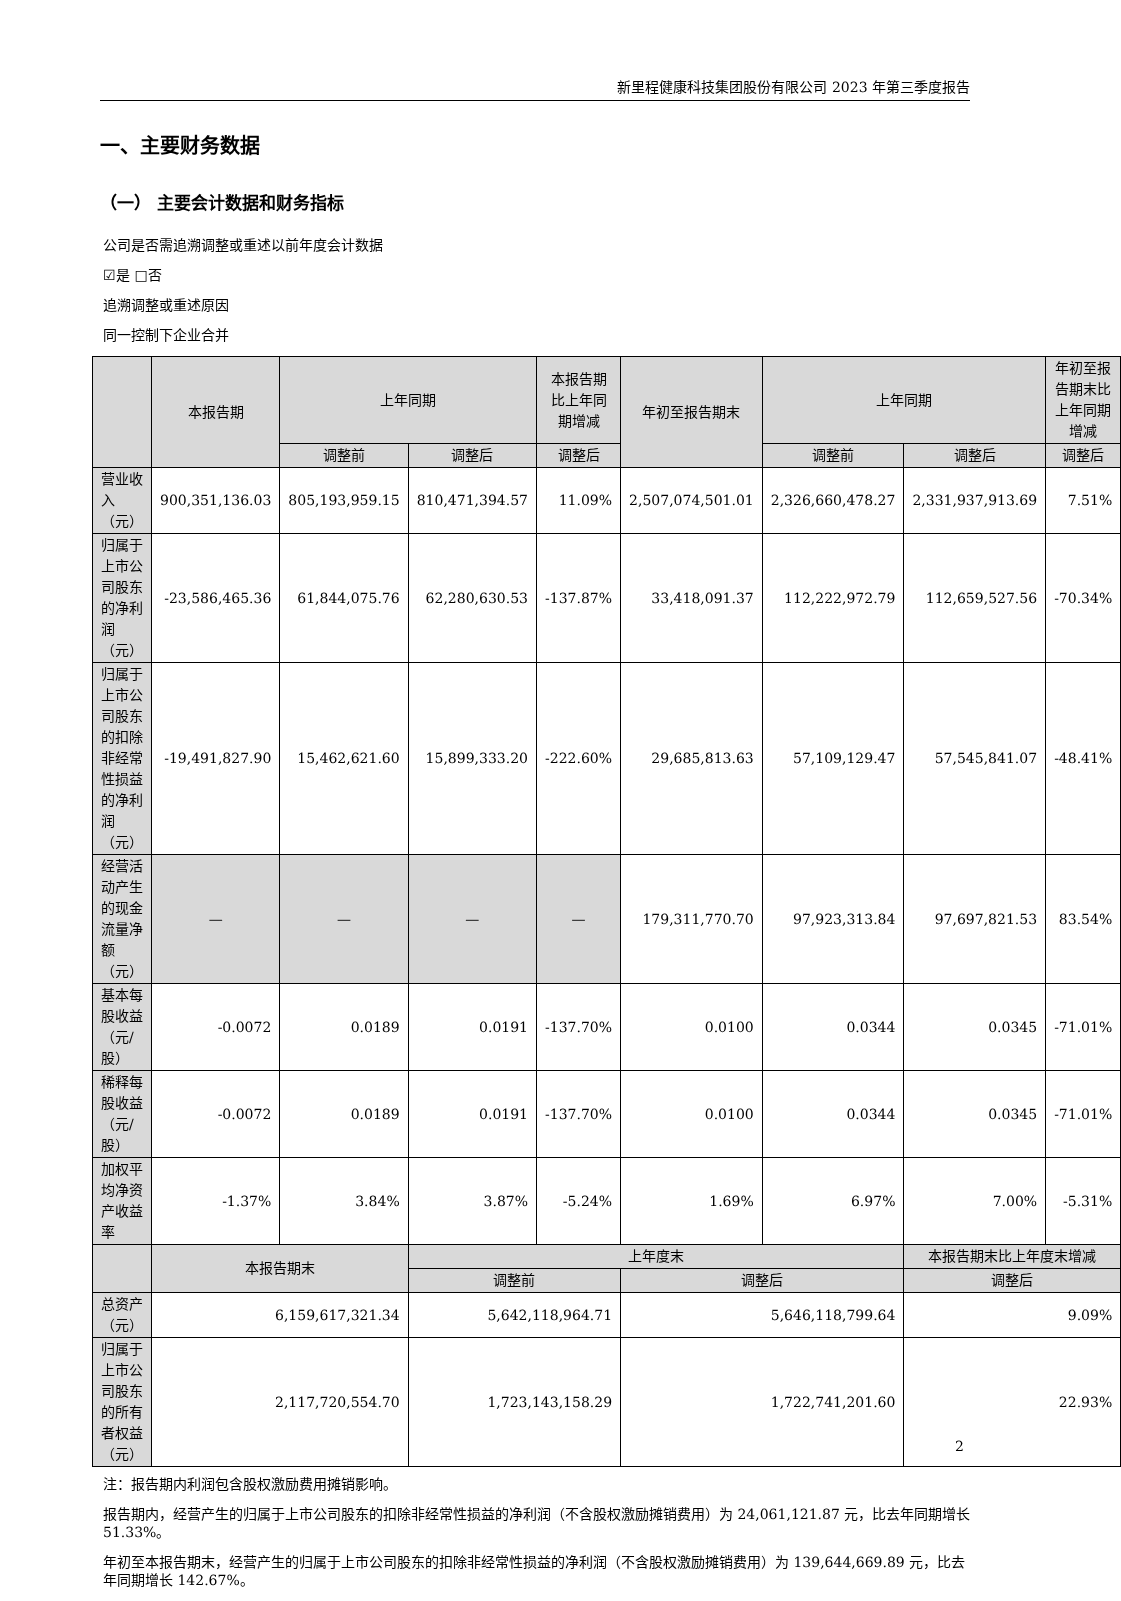新里程健康科技集团股份有限公司 2023 年第三季度报告
一、主要财务数据
（一） 主要会计数据和财务指标
公司是否需追溯调整或重述以前年度会计数据
☑是 □否
追溯调整或重述原因
同一控制下企业合并
| | 本报告期 | 上年同期 | | 本报告期比上年同期增减 | 年初至报告期末 | 上年同期 | | 年初至报告期末比上年同期增减 |
| --- | --- | --- | --- | --- | --- | --- | --- | --- |
| | | 调整前 | 调整后 | 调整后 | | 调整前 | 调整后 | 调整后 |
| 营业收入（元） | 900,351,136.03 | 805,193,959.15 | 810,471,394.57 | 11.09% | 2,507,074,501.01 | 2,326,660,478.27 | 2,331,937,913.69 | 7.51% |
| 归属于上市公司股东的净利润（元） | -23,586,465.36 | 61,844,075.76 | 62,280,630.53 | -137.87% | 33,418,091.37 | 112,222,972.79 | 112,659,527.56 | -70.34% |
| 归属于上市公司股东的扣除非经常性损益的净利润（元） | -19,491,827.90 | 15,462,621.60 | 15,899,333.20 | -222.60% | 29,685,813.63 | 57,109,129.47 | 57,545,841.07 | -48.41% |
| 经营活动产生的现金流量净额（元） | — | — | — | — | 179,311,770.70 | 97,923,313.84 | 97,697,821.53 | 83.54% |
| 基本每股收益（元/股） | -0.0072 | 0.0189 | 0.0191 | -137.70% | 0.0100 | 0.0344 | 0.0345 | -71.01% |
| 稀释每股收益（元/股） | -0.0072 | 0.0189 | 0.0191 | -137.70% | 0.0100 | 0.0344 | 0.0345 | -71.01% |
| 加权平均净资产收益率 | -1.37% | 3.84% | 3.87% | -5.24% | 1.69% | 6.97% | 7.00% | -5.31% |
| | 本报告期末 | | 上年度末 | | | | 本报告期末比上年度末增减 | |
| | | | 调整前 | | 调整后 | | 调整后 | |
| 总资产（元） | 6,159,617,321.34 | | 5,642,118,964.71 | | 5,646,118,799.64 | | 9.09% | |
| 归属于上市公司股东的所有者权益（元） | 2,117,720,554.70 | | 1,723,143,158.29 | | 1,722,741,201.60 | | 22.93% | |
注：报告期内利润包含股权激励费用摊销影响。
报告期内，经营产生的归属于上市公司股东的扣除非经常性损益的净利润（不含股权激励摊销费用）为 24,061,121.87 元，比去年同期增长 51.33%。
年初至本报告期末，经营产生的归属于上市公司股东的扣除非经常性损益的净利润（不含股权激励摊销费用）为 139,644,669.89 元，比去年同期增长 142.67%。
2